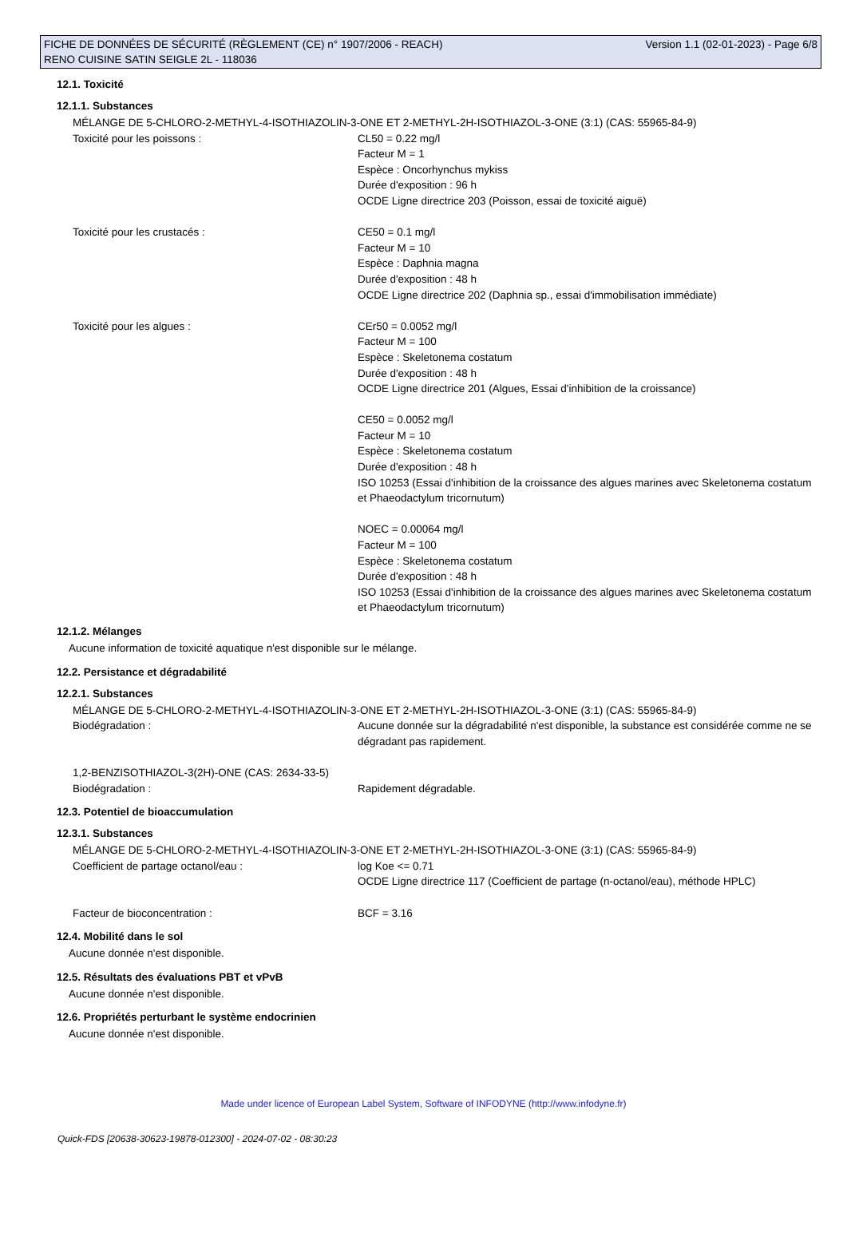FICHE DE DONNÉES DE SÉCURITÉ (RÈGLEMENT (CE) n° 1907/2006 - REACH) Version 1.1 (02-01-2023) - Page 6/8
RENO CUISINE SATIN SEIGLE 2L - 118036
12.1. Toxicité
12.1.1. Substances
MÉLANGE DE 5-CHLORO-2-METHYL-4-ISOTHIAZOLIN-3-ONE ET 2-METHYL-2H-ISOTHIAZOL-3-ONE (3:1) (CAS: 55965-84-9)
Toxicité pour les poissons : CL50 = 0.22 mg/l
Facteur M = 1
Espèce : Oncorhynchus mykiss
Durée d'exposition : 96 h
OCDE Ligne directrice 203 (Poisson, essai de toxicité aiguë)
Toxicité pour les crustacés : CE50 = 0.1 mg/l
Facteur M = 10
Espèce : Daphnia magna
Durée d'exposition : 48 h
OCDE Ligne directrice 202 (Daphnia sp., essai d'immobilisation immédiate)
Toxicité pour les algues : CEr50 = 0.0052 mg/l
Facteur M = 100
Espèce : Skeletonema costatum
Durée d'exposition : 48 h
OCDE Ligne directrice 201 (Algues, Essai d'inhibition de la croissance)
CE50 = 0.0052 mg/l
Facteur M = 10
Espèce : Skeletonema costatum
Durée d'exposition : 48 h
ISO 10253 (Essai d'inhibition de la croissance des algues marines avec Skeletonema costatum et Phaeodactylum tricornutum)
NOEC = 0.00064 mg/l
Facteur M = 100
Espèce : Skeletonema costatum
Durée d'exposition : 48 h
ISO 10253 (Essai d'inhibition de la croissance des algues marines avec Skeletonema costatum et Phaeodactylum tricornutum)
12.1.2. Mélanges
Aucune information de toxicité aquatique n'est disponible sur le mélange.
12.2. Persistance et dégradabilité
12.2.1. Substances
MÉLANGE DE 5-CHLORO-2-METHYL-4-ISOTHIAZOLIN-3-ONE ET 2-METHYL-2H-ISOTHIAZOL-3-ONE (3:1) (CAS: 55965-84-9)
Biodégradation : Aucune donnée sur la dégradabilité n'est disponible, la substance est considérée comme ne se dégradant pas rapidement.
1,2-BENZISOTHIAZOL-3(2H)-ONE (CAS: 2634-33-5)
Biodégradation : Rapidement dégradable.
12.3. Potentiel de bioaccumulation
12.3.1. Substances
MÉLANGE DE 5-CHLORO-2-METHYL-4-ISOTHIAZOLIN-3-ONE ET 2-METHYL-2H-ISOTHIAZOL-3-ONE (3:1) (CAS: 55965-84-9)
Coefficient de partage octanol/eau : log Koe <= 0.71
OCDE Ligne directrice 117 (Coefficient de partage (n-octanol/eau), méthode HPLC)
Facteur de bioconcentration : BCF = 3.16
12.4. Mobilité dans le sol
Aucune donnée n'est disponible.
12.5. Résultats des évaluations PBT et vPvB
Aucune donnée n'est disponible.
12.6. Propriétés perturbant le système endocrinien
Aucune donnée n'est disponible.
Made under licence of European Label System, Software of INFODYNE (http://www.infodyne.fr)
Quick-FDS [20638-30623-19878-012300] - 2024-07-02 - 08:30:23